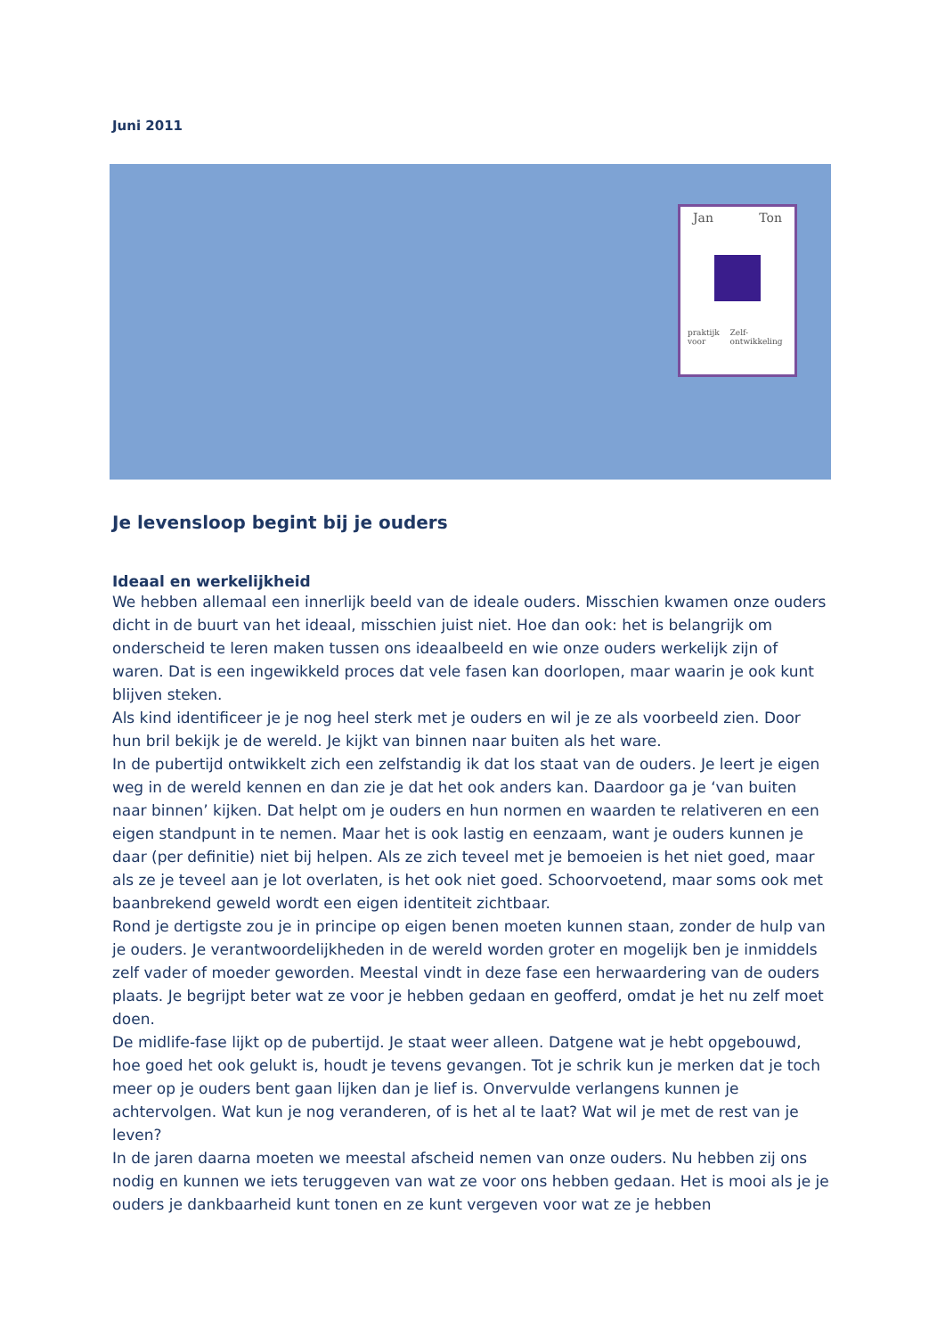Juni 2011
Jan Ton
praktijk voor Zelf-ontwikkeling
Je levensloop begint bij je ouders
Ideaal en werkelijkheid
We hebben allemaal een innerlijk beeld van de ideale ouders. Misschien kwamen onze ouders dicht in de buurt van het ideaal, misschien juist niet. Hoe dan ook: het is belangrijk om onderscheid te leren maken tussen ons ideaalbeeld en wie onze ouders werkelijk zijn of waren. Dat is een ingewikkeld proces dat vele fasen kan doorlopen, maar waarin je ook kunt blijven steken.
Als kind identificeer je je nog heel sterk met je ouders en wil je ze als voorbeeld zien. Door hun bril bekijk je de wereld. Je kijkt van binnen naar buiten als het ware.
In de pubertijd ontwikkelt zich een zelfstandig ik dat los staat van de ouders. Je leert je eigen weg in de wereld kennen en dan zie je dat het ook anders kan. Daardoor ga je ‘van buiten naar binnen’ kijken. Dat helpt om je ouders en hun normen en waarden te relativeren en een eigen standpunt in te nemen. Maar het is ook lastig en eenzaam, want je ouders kunnen je daar (per definitie) niet bij helpen. Als ze zich teveel met je bemoeien is het niet goed, maar als ze je teveel aan je lot overlaten, is het ook niet goed. Schoorvoetend, maar soms ook met baanbrekend geweld wordt een eigen identiteit zichtbaar.
Rond je dertigste zou je in principe op eigen benen moeten kunnen staan, zonder de hulp van je ouders. Je verantwoordelijkheden in de wereld worden groter en mogelijk ben je inmiddels zelf vader of moeder geworden. Meestal vindt in deze fase een herwaardering van de ouders plaats. Je begrijpt beter wat ze voor je hebben gedaan en geofferd, omdat je het nu zelf moet doen.
De midlife-fase lijkt op de pubertijd. Je staat weer alleen. Datgene wat je hebt opgebouwd, hoe goed het ook gelukt is, houdt je tevens gevangen. Tot je schrik kun je merken dat je toch meer op je ouders bent gaan lijken dan je lief is. Onvervulde verlangens kunnen je achtervolgen. Wat kun je nog veranderen, of is het al te laat? Wat wil je met de rest van je leven?
In de jaren daarna moeten we meestal afscheid nemen van onze ouders. Nu hebben zij ons nodig en kunnen we iets teruggeven van wat ze voor ons hebben gedaan. Het is mooi als je je ouders je dankbaarheid kunt tonen en ze kunt vergeven voor wat ze je hebben